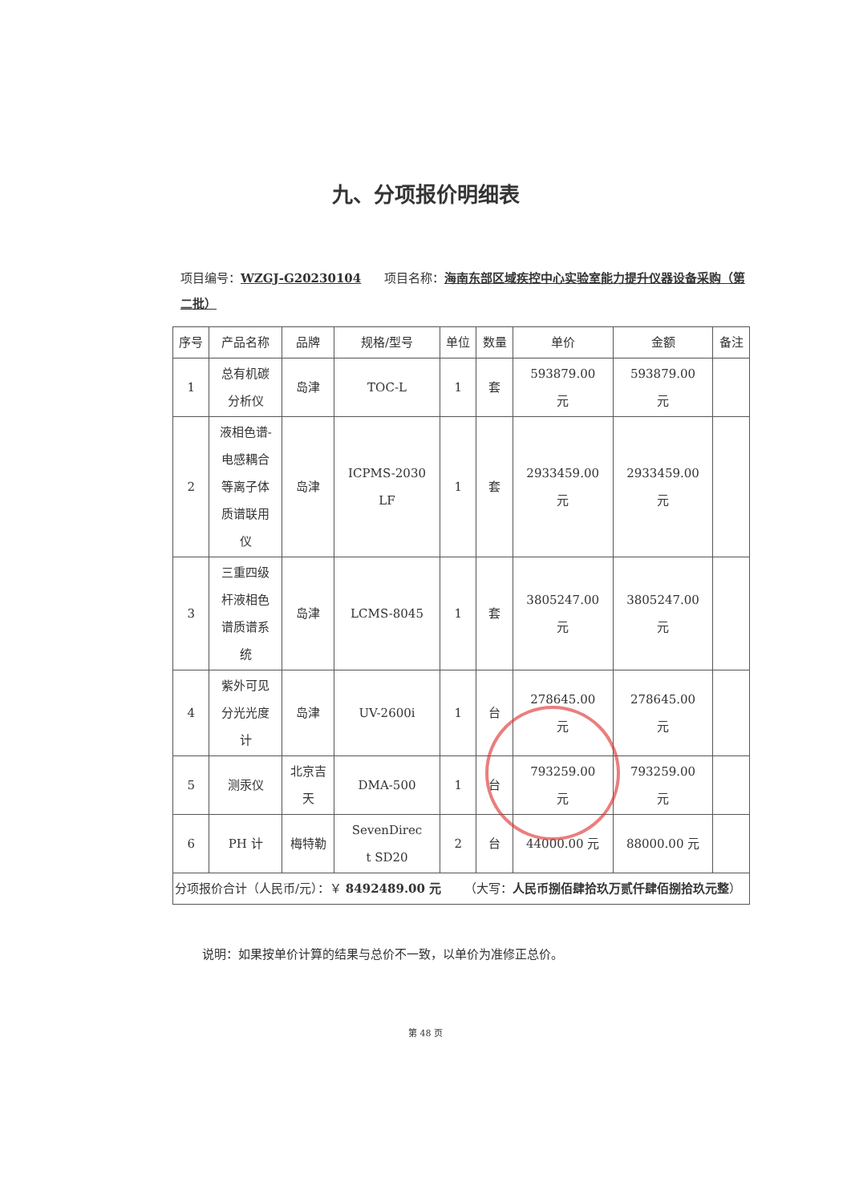九、分项报价明细表
项目编号：WZGJ-G20230104 项目名称：海南东部区域疾控中心实验室能力提升仪器设备采购（第二批）
| 序号 | 产品名称 | 品牌 | 规格/型号 | 单位 | 数量 | 单价 | 金额 | 备注 |
| --- | --- | --- | --- | --- | --- | --- | --- | --- |
| 1 | 总有机碳 分析仪 | 岛津 | TOC-L | 1 | 套 | 593879.00 元 | 593879.00 元 | |
| 2 | 液相色谱- 电感耦合 等离子体 质谱联用 仪 | 岛津 | ICPMS-2030 LF | 1 | 套 | 2933459.00 元 | 2933459.00 元 | |
| 3 | 三重四级 杆液相色 谱质谱系 统 | 岛津 | LCMS-8045 | 1 | 套 | 3805247.00 元 | 3805247.00 元 | |
| 4 | 紫外可见 分光光度 计 | 岛津 | UV-2600i | 1 | 台 | 278645.00 元 | 278645.00 元 | |
| 5 | 测汞仪 | 北京吉 天 | DMA-500 | 1 | 台 | 793259.00 元 | 793259.00 元 | |
| 6 | PH 计 | 梅特勒 | SevenDirec t SD20 | 2 | 台 | 44000.00 元 | 88000.00 元 | |
| 分项报价合计（人民币/元）：￥ 8492489.00 元 （大写： 人民币捌佰肆拾玖万贰仟肆佰捌拾玖元整 ） | | | | | | | | |
说明：如果按单价计算的结果与总价不一致，以单价为准修正总价。
第 48 页